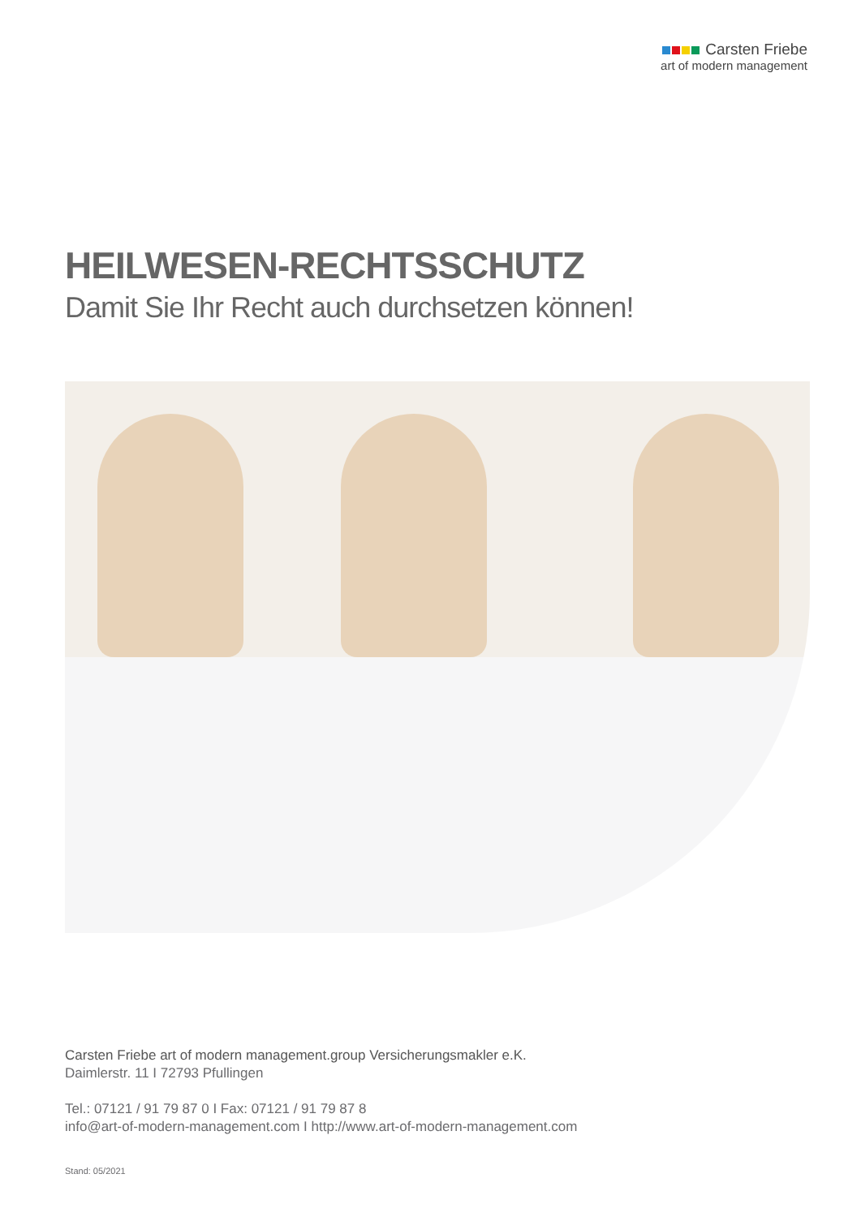Carsten Friebe
art of modern management
HEILWESEN-RECHTSSCHUTZ
Damit Sie Ihr Recht auch durchsetzen können!
Carsten Friebe art of modern management.group Versicherungsmakler e.K.
Daimlerstr. 11 I 72793 Pfullingen
Tel.: 07121 / 91 79 87 0 I Fax: 07121 / 91 79 87 8
info@art-of-modern-management.com I http://www.art-of-modern-management.com
Stand: 05/2021